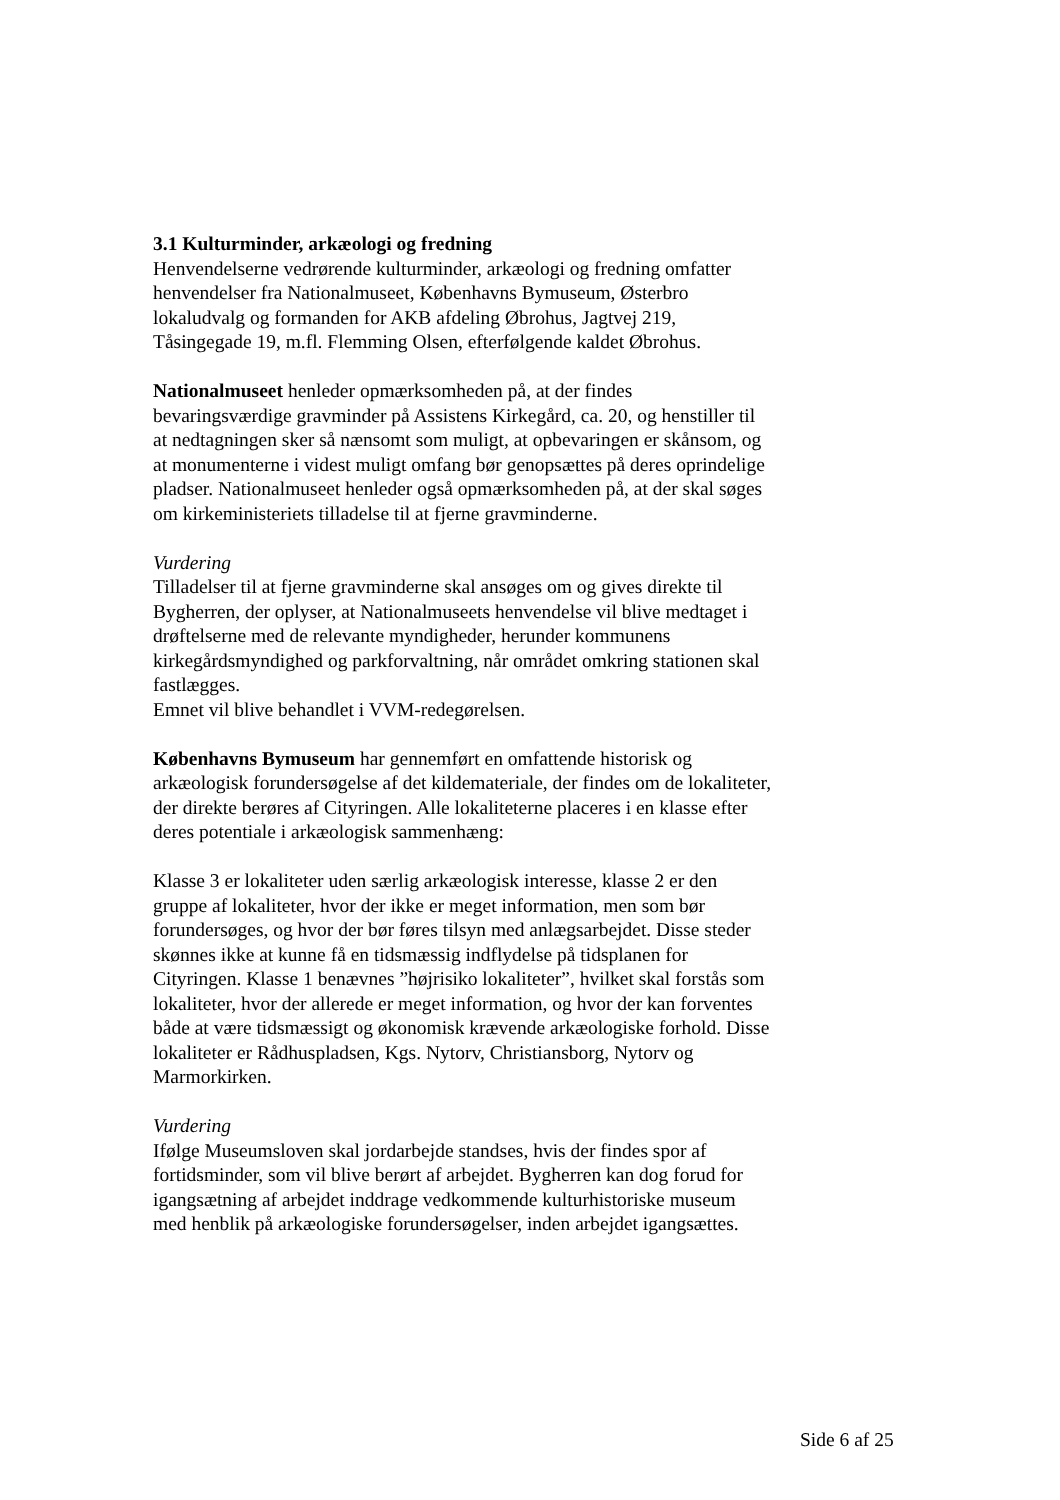3.1 Kulturminder, arkæologi og fredning
Henvendelserne vedrørende kulturminder, arkæologi og fredning omfatter henvendelser fra Nationalmuseet, Københavns Bymuseum, Østerbro lokaludvalg og formanden for AKB afdeling Øbrohus, Jagtvej 219, Tåsingegade 19, m.fl. Flemming Olsen, efterfølgende kaldet Øbrohus.
Nationalmuseet henleder opmærksomheden på, at der findes bevaringsværdige gravminder på Assistens Kirkegård, ca. 20, og henstiller til at nedtagningen sker så nænsomt som muligt, at opbevaringen er skånsom, og at monumenterne i videst muligt omfang bør genopsættes på deres oprindelige pladser. Nationalmuseet henleder også opmærksomheden på, at der skal søges om kirkeministeriets tilladelse til at fjerne gravminderne.
Vurdering
Tilladelser til at fjerne gravminderne skal ansøges om og gives direkte til Bygherren, der oplyser, at Nationalmuseets henvendelse vil blive medtaget i drøftelserne med de relevante myndigheder, herunder kommunens kirkegårdsmyndighed og parkforvaltning, når området omkring stationen skal fastlægges.
Emnet vil blive behandlet i VVM-redegørelsen.
Københavns Bymuseum har gennemført en omfattende historisk og arkæologisk forundersøgelse af det kildemateriale, der findes om de lokaliteter, der direkte berøres af Cityringen. Alle lokaliteterne placeres i en klasse efter deres potentiale i arkæologisk sammenhæng:
Klasse 3 er lokaliteter uden særlig arkæologisk interesse, klasse 2 er den gruppe af lokaliteter, hvor der ikke er meget information, men som bør forundersøges, og hvor der bør føres tilsyn med anlægsarbejdet. Disse steder skønnes ikke at kunne få en tidsmæssig indflydelse på tidsplanen for Cityringen. Klasse 1 benævnes ”højrisiko lokaliteter”, hvilket skal forstås som lokaliteter, hvor der allerede er meget information, og hvor der kan forventes både at være tidsmæssigt og økonomisk krævende arkæologiske forhold. Disse lokaliteter er Rådhuspladsen, Kgs. Nytorv, Christiansborg, Nytorv og Marmorkirken.
Vurdering
Ifølge Museumsloven skal jordarbejde standses, hvis der findes spor af fortidsminder, som vil blive berørt af arbejdet. Bygherren kan dog forud for igangsætning af arbejdet inddrage vedkommende kulturhistoriske museum med henblik på arkæologiske forundersøgelser, inden arbejdet igangsættes.
Side 6 af 25